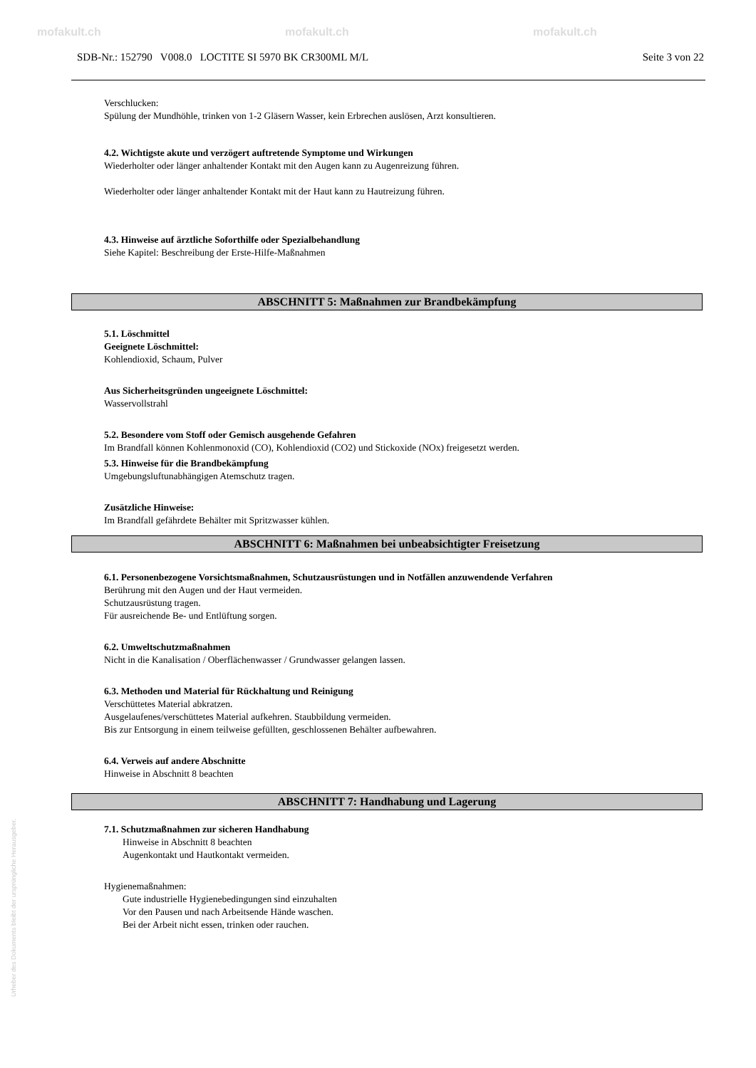mofakult.ch mofakult.ch mofakult.ch
SDB-Nr.: 152790 V008.0 LOCTITE SI 5970 BK CR300ML M/L Seite 3 von 22
Verschlucken:
Spülung der Mundhöhle, trinken von 1-2 Gläsern Wasser, kein Erbrechen auslösen, Arzt konsultieren.
4.2. Wichtigste akute und verzögert auftretende Symptome und Wirkungen
Wiederholter oder länger anhaltender Kontakt mit den Augen kann zu Augenreizung führen.
Wiederholter oder länger anhaltender Kontakt mit der Haut kann zu Hautreizung führen.
4.3. Hinweise auf ärztliche Soforthilfe oder Spezialbehandlung
Siehe Kapitel: Beschreibung der Erste-Hilfe-Maßnahmen
ABSCHNITT 5: Maßnahmen zur Brandbekämpfung
5.1. Löschmittel
Geeignete Löschmittel:
Kohlendioxid, Schaum, Pulver
Aus Sicherheitsgründen ungeeignete Löschmittel:
Wasservollstrahl
5.2. Besondere vom Stoff oder Gemisch ausgehende Gefahren
Im Brandfall können Kohlenmonoxid (CO), Kohlendioxid (CO2) und Stickoxide (NOx) freigesetzt werden.
5.3. Hinweise für die Brandbekämpfung
Umgebungsluftunabhängigen Atemschutz tragen.
Zusätzliche Hinweise:
Im Brandfall gefährdete Behälter mit Spritzwasser kühlen.
ABSCHNITT 6: Maßnahmen bei unbeabsichtigter Freisetzung
6.1. Personenbezogene Vorsichtsmaßnahmen, Schutzausrüstungen und in Notfällen anzuwendende Verfahren
Berührung mit den Augen und der Haut vermeiden.
Schutzausrüstung tragen.
Für ausreichende Be- und Entlüftung sorgen.
6.2. Umweltschutzmaßnahmen
Nicht in die Kanalisation / Oberflächenwasser / Grundwasser gelangen lassen.
6.3. Methoden und Material für Rückhaltung und Reinigung
Verschüttetes Material abkratzen.
Ausgelaufenes/verschüttetes Material aufkehren. Staubbildung vermeiden.
Bis zur Entsorgung in einem teilweise gefüllten, geschlossenen Behälter aufbewahren.
6.4. Verweis auf andere Abschnitte
Hinweise in Abschnitt 8 beachten
ABSCHNITT 7: Handhabung und Lagerung
7.1. Schutzmaßnahmen zur sicheren Handhabung
Hinweise in Abschnitt 8 beachten
Augenkontakt und Hautkontakt vermeiden.
Hygienemaßnahmen:
Gute industrielle Hygienebedingungen sind einzuhalten
Vor den Pausen und nach Arbeitsende Hände waschen.
Bei der Arbeit nicht essen, trinken oder rauchen.
Urheber des Dokuments bleibt der ursprüngliche Herausgeber.